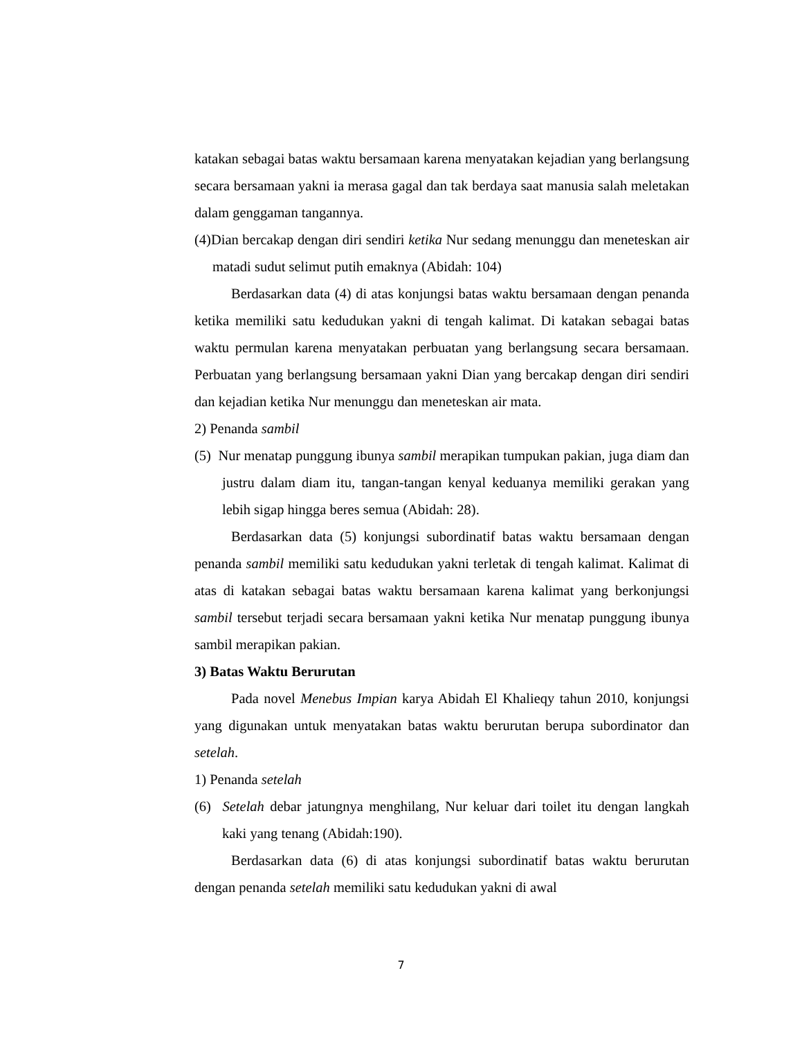katakan sebagai batas waktu bersamaan karena menyatakan kejadian yang berlangsung secara bersamaan yakni ia merasa gagal dan tak berdaya saat manusia salah meletakan dalam genggaman tangannya.
(4)Dian bercakap dengan diri sendiri ketika Nur sedang menunggu dan meneteskan air matadi sudut selimut putih emaknya (Abidah: 104)
Berdasarkan data (4) di atas konjungsi batas waktu bersamaan dengan penanda ketika memiliki satu kedudukan yakni di tengah kalimat. Di katakan sebagai batas waktu permulan karena menyatakan perbuatan yang berlangsung secara bersamaan. Perbuatan yang berlangsung bersamaan yakni Dian yang bercakap dengan diri sendiri dan kejadian ketika Nur menunggu dan meneteskan air mata.
2) Penanda sambil
(5) Nur menatap punggung ibunya sambil merapikan tumpukan pakian, juga diam dan justru dalam diam itu, tangan-tangan kenyal keduanya memiliki gerakan yang lebih sigap hingga beres semua (Abidah: 28).
Berdasarkan data (5) konjungsi subordinatif batas waktu bersamaan dengan penanda sambil memiliki satu kedudukan yakni terletak di tengah kalimat. Kalimat di atas di katakan sebagai batas waktu bersamaan karena kalimat yang berkonjungsi sambil tersebut terjadi secara bersamaan yakni ketika Nur menatap punggung ibunya sambil merapikan pakian.
3) Batas Waktu Berurutan
Pada novel Menebus Impian karya Abidah El Khalieqy tahun 2010, konjungsi yang digunakan untuk menyatakan batas waktu berurutan berupa subordinator dan setelah.
1) Penanda setelah
(6) Setelah debar jatungnya menghilang, Nur keluar dari toilet itu dengan langkah kaki yang tenang (Abidah:190).
Berdasarkan data (6) di atas konjungsi subordinatif batas waktu berurutan dengan penanda setelah memiliki satu kedudukan yakni di awal
7